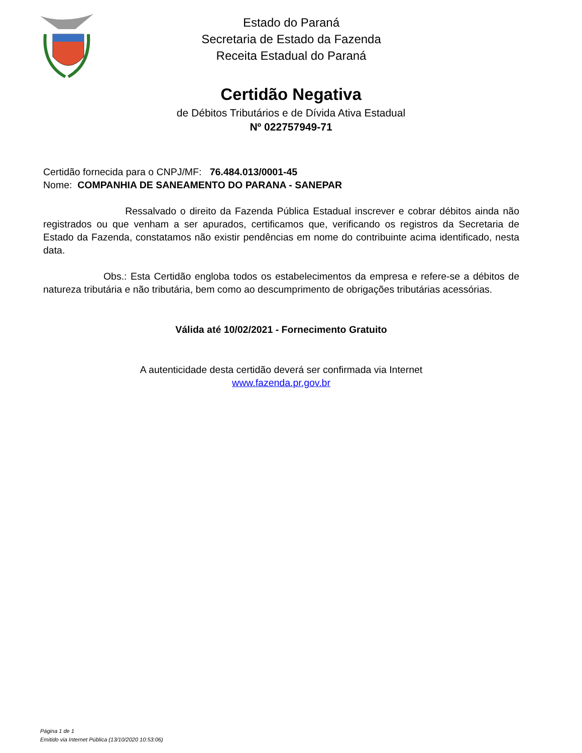Estado do Paraná
Secretaria de Estado da Fazenda
Receita Estadual do Paraná
Certidão Negativa
de Débitos Tributários e de Dívida Ativa Estadual
Nº 022757949-71
Certidão fornecida para o CNPJ/MF: 76.484.013/0001-45
Nome: COMPANHIA DE SANEAMENTO DO PARANA - SANEPAR
Ressalvado o direito da Fazenda Pública Estadual inscrever e cobrar débitos ainda não registrados ou que venham a ser apurados, certificamos que, verificando os registros da Secretaria de Estado da Fazenda, constatamos não existir pendências em nome do contribuinte acima identificado, nesta data.
Obs.: Esta Certidão engloba todos os estabelecimentos da empresa e refere-se a débitos de natureza tributária e não tributária, bem como ao descumprimento de obrigações tributárias acessórias.
Válida até 10/02/2021 - Fornecimento Gratuito
A autenticidade desta certidão deverá ser confirmada via Internet
www.fazenda.pr.gov.br
Página 1 de 1
Emitido via Internet Pública (13/10/2020 10:53:06)